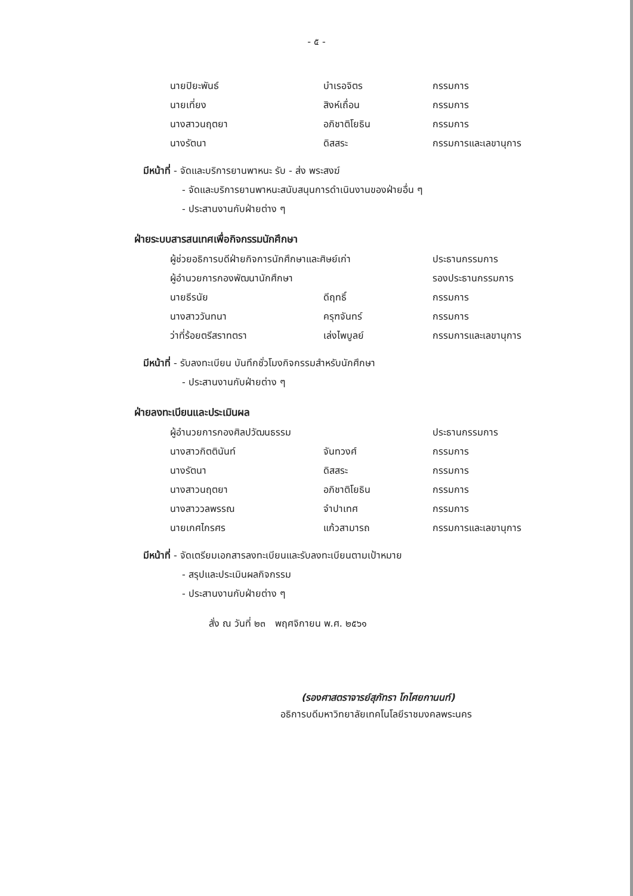- ๕ -
| นายปิยะพันธ์ | บำเรอจิตร | กรรมการ |
| นายเที่ยง | สิงห์เถื่อน | กรรมการ |
| นางสาวนฤตยา | อภิชาติโยธิน | กรรมการ |
| นางรัตนา | ดิสสระ | กรรมการและเลขานุการ |
มีหน้าที่ - จัดและบริการยานพาหนะ รับ - ส่ง พระสงฆ์
- จัดและบริการยานพาหนะสนับสนุนการดำเนินงานของฝ่ายอื่น ๆ
- ประสานงานกับฝ่ายต่าง ๆ
ฝ่ายระบบสารสนเทศเพื่อกิจกรรมนักศึกษา
| ผู้ช่วยอธิการบดีฝ่ายกิจการนักศึกษาและศิษย์เก่า | | ประธานกรรมการ |
| ผู้อำนวยการกองพัฒนานักศึกษา | | รองประธานกรรมการ |
| นายธีรนัย | ดีฤทธิ์ | กรรมการ |
| นางสาววันทนา | ครุฑจันทร์ | กรรมการ |
| ว่าที่ร้อยตรีสราทตรา | เล่งไพบูลย์ | กรรมการและเลขานุการ |
มีหน้าที่ - รับลงทะเบียน บันทึกชั่วโมงกิจกรรมสำหรับนักศึกษา
- ประสานงานกับฝ่ายต่าง ๆ
ฝ่ายลงทะเบียนและประเมินผล
| ผู้อำนวยการกองศิลปวัฒนธรรม | | ประธานกรรมการ |
| นางสาวกิตตินันท์ | จันทวงศ์ | กรรมการ |
| นางรัตนา | ดิสสระ | กรรมการ |
| นางสาวนฤตยา | อภิชาติโยธิน | กรรมการ |
| นางสาววลพรรณ | จำปาเทศ | กรรมการ |
| นายเกศไกรศร | แก้วสามารถ | กรรมการและเลขานุการ |
มีหน้าที่ - จัดเตรียมเอกสารลงทะเบียนและรับลงทะเบียนตามเป้าหมาย
- สรุปและประเมินผลกิจกรรม
- ประสานงานกับฝ่ายต่าง ๆ
สั่ง ณ วันที่ ๒๓ พฤศจิกายน พ.ศ. ๒๕๖๑
(รองศาสตราจารย์สุภัทรา โกไศยกานนท์)
อธิการบดีมหาวิทยาลัยเทคโนโลยีราชมงคลพระนคร